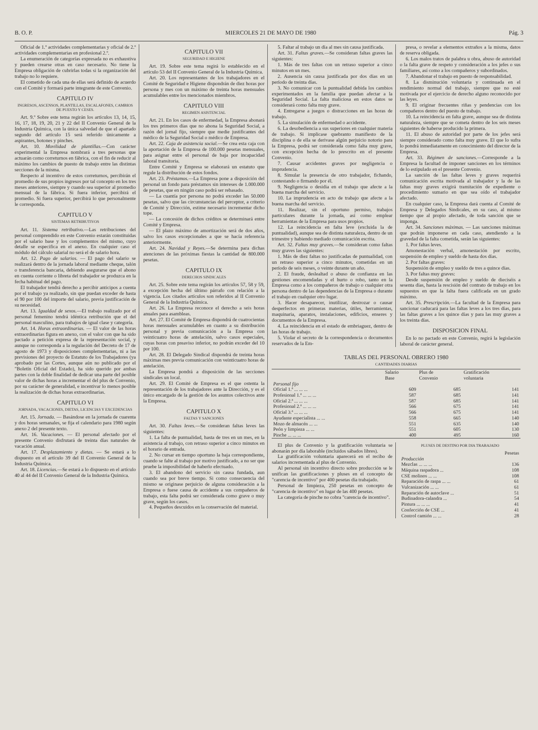B. O. P. MIERCOLES 21 DE MAYO DE 1980 Pág. 3
Oficial de 1.º actividades complementarias y oficial de 2.º actividades complementarias en profesional 2.º.
La enumeración de categorías expresada no es exhaustiva y pueden crearse otras en caso necesario. No tiene la Empresa obligación de cubrirlas todas si la organización del trabajo no lo requiere.
El cometido de cada una de ellas será definido de acuerdo con el Comité y formará parte integrante de este Convenio.
CAPITULO IV
INGRESOS, ASCENSOS, PLANTILLAS, ESCALAFONES, CAMBIOS DE PUESTO Y CESES.
Art. 9.º Sobre este tema regirán los artículos 13, 14, 15, 16, 17, 18, 19, 20, 21 y 22 del II Convenio General de la Industria Química, con la única salvedad de que el apartado segundo del artículo 15 será referido únicamente a aspirantes, botones y pinches.
Art. 10. Movilidad de plantillas.—Con carácter experimental la Empresa nombrará a tres personas que actuarán como correturnos en fábrica, con el fin de reducir al máximo los cambios de puesto de trabajo entre las distintas secciones de la misma.
Respecto al incentivo de estos correturnos, percibirán el promedio de sus propios ingresos por tal concepto en los tres meses anteriores, siempre y cuando sea superior al promedio mensual de la fábrica. Si fuera inferior, percibirá el promedio. Si fuera superior, percibirá lo que personalmente le corresponda.
CAPITULO V
SISTEMAS RETRIBUTIVOS
Art. 11. Sistema retributivo.—Las retribuciones del personal comprendido en este Convenio estarán constituidas por el salario base y los complementos del mismo, cuyo detalle se especifica en el anexo. En cualquier caso el módulo del cálculo salarial no será el de salario hora.
Art. 12. Pago de salarios. — El pago del salario se realizará dentro de la jornada laboral mediante cheque, talón o transferencia bancaria, debiendo asegurarse que el abono en cuenta corriente o libreta del trabajador se produzca en la fecha habitual del pago.
El trabajador tendrá derecho a percibir anticipos a cuenta por el trabajo ya realizado, sin que puedan exceder de hasta el 90 por 100 del importe del salario, previa justificación de su necesidad.
Art. 13. Igualdad de sexos.—El trabajo realizado por el personal femenino tendrá idéntica retribución que el del personal masculino, para trabajos de igual clase y categoría.
Art. 14. Horas extraordinarias. — El valor de las horas extraordinarias figura en anexo, con el valor con que ha sido pactado a petición expresa de la representación social, y aunque no corresponda a la regulación del Decreto de 17 de agosto de 1973 y disposiciones complementarias, ni a las previsiones del proyecto de Estatuto de los Trabajadores (ya aprobado por las Cortes, aunque aún no publicado por el "Boletín Oficial del Estado), ha sido querido por ambas partes con la doble finalidad de dedicar una parte del posible valor de dichas horas a incrementar el del plus de Convenio, por su carácter de generalidad, e incentivar lo menos posible la realización de dichas horas extraordinarias.
CAPITULO VI
JORNADA, VACACIONES, DIETAS, LICENCIAS Y EXCEDENCIAS
Art. 15. Jornada. — Basándose en la jornada de cuarenta y dos horas semanales, se fija el calendario para 1980 según anexo 2 del presente texto.
Art. 16. Vacaciones. — El personal afectado por el presente Convenio disfrutará de treinta días naturales de vacación anual.
Art. 17. Desplazamiento y dietas. — Se estará a lo dispuesto en el artículo 39 del II Convenio General de la Industria Química.
Art. 18. Licencias.—Se estará a lo dispuesto en el artículo 40 al 44 del II Convenio General de la Industria Química.
CAPITULO VII
SEGURIDAD E HIGIENE
Art. 19. Sobre este tema regirá lo establecido en el artículo 53 del II Convenio General de la Industria Química.
Art. 20. Los representantes de los trabajadores en el Comité de Seguridad e Higiene dispondrán de diez horas por persona y mes con un máximo de treinta horas mensuales acumulables entre los mencionados miembros.
CAPITULO VIII
REGIMEN ASISTENCIAL
Art. 21. En los casos de enfermedad, la Empresa abonará los tres primeros días que no abona la Seguridad Social, a razón del jornal fijo, siempre que medie justificantes del médico de la Seguridad Social o médico de Empresa.
Art. 22. Caja de asistencia social.—Se crea esta caja con la aportación de la Empresa de 100.000 pesetas mensuales, para asignar entre el personal de baja por incapacidad laboral transitoria.
Entre Comité y Empresa se elaborará un estatuto que regule la distribución de estos fondos.
Art. 23. Préstamos.—La Empresa pone a disposición del personal un fondo para préstamos sin intereses de 1.000.000 de pesetas, que en ningún caso podrá ser rebasado.
— La cuantía por persona no podrá exceder las 50.000 pesetas, salvo que las circunstancias del perceptor, a criterio de Comité y Dirección, estime necesario incrementar dicho tope.
— La concesión de dichos créditos se determinará entre Comité y Empresa.
— El plazo máximo de amortización será de dos años, salvo los casos excepcionales a que se hacía referencia anteriormente.
Art. 24. Navidad y Reyes.—Se determina para dichas atenciones de las próximas fiestas la cantidad de 800.000 pesetas.
CAPITULO IX
DERECHOS SINDICALES
Art. 25. Sobre este tema regirán los artículos 57, 58 y 59, a excepción hecha del último párrafo con relación a la vigencia. Los citados artículos son referidos al II Convenio General de la Industria Química.
Art. 26. La Empresa reconoce el derecho a seis horas anuales para asambleas.
Art. 27. El Comité de Empresa dispondrá de cuatrocientas horas mensuales acumulables en cuanto a su distribución personal y previa comunicación a la Empresa con veinticuatro horas de antelación, salvo casos especiales, cuyas horas con preaviso inferior, no podrán exceder del 10 por 100.
Art. 28. El Delegado Sindical dispondrá de treinta horas máximas mes previa comunicación con veinticuatro horas de antelación.
La Empresa pondrá a disposición de las secciones sindicales un local.
Art. 29. El Comité de Empresa es el que ostenta la representación de los trabajadores ante la Dirección, y es el único encargado de la gestión de los asuntos colectivos ante la Empresa.
CAPITULO X
FALTAS Y SANCIONES
Art. 30. Faltas leves.—Se consideran faltas leves las siguientes:
1. La falta de puntualidad, hasta de tres en un mes, en la asistencia al trabajo, con retraso superior a cinco minutos en el horario de entrada.
2. No cursar en tiempo oportuno la baja correspondiente, cuando se falte al trabajo por motivo justificado, a no ser que pruebe la imposibilidad de haberlo efectuado.
3. El abandono del servicio sin causa fundada, aun cuando sea por breve tiempo. Si como consecuencia del mismo se originase perjuicio de alguna consideración a la Empresa o fuese causa de accidente a sus compañeros de trabajo, esta falta podrá ser considerada como grave o muy grave, según los casos.
4. Pequeños descuidos en la conservación del material.
5. Faltar al trabajo un día al mes sin causa justificada.
Art. 31. Faltas graves.—Se consideran faltas graves las siguientes:
1. Más de tres faltas con un retraso superior a cinco minutos en un mes.
2. Ausencia sin causa justificada por dos días en un período de treinta días.
3. No comunicar con la puntualidad debida los cambios experimentados en la familia que puedan afectar a la Seguridad Social. La falta maliciosa en estos datos se considerará como falta muy grave.
4. Entregarse a juegos o distracciones en las horas de trabajo.
5. La simulación de enfermedad o accidente.
6. La desobediencia a sus superiores en cualquier materia de trabajo. Si implicase quebranto manifiesto de la disciplina o de ella se derivase algún perjuicio notorio para la Empresa, podrá ser considerada como falta muy grave, con excepción hecha de lo prescrito en el presente Convenio.
7. Causar accidentes graves por negligencia o imprudencia.
8. Simular la presencia de otro trabajador, fichando, contestando o firmando por él.
9. Negligencia o desidia en el trabajo que afecte a la buena marcha del servicio.
10. La imprudencia en acto de trabajo que afecte a la buena marcha del servicio.
11. Realizar, sin el oportuno permiso, trabajos particulares durante la jornada, así como emplear herramientas de la Empresa para usos propios.
12. La reincidencia en falta leve (excluida la de puntualidad), aunque sea de distinta naturaleza, dentro de un trimestre y habiendo mediado comunicación escrita.
Art. 32. Faltas muy graves.—Se consideran como faltas muy graves las siguientes:
1. Más de diez faltas no justificadas de puntualidad, con un retraso superior a cinco minutos, cometidas en un período de seis meses, o veinte durante un año.
2. El fraude, deslealtad o abuso de confianza en las gestiones encomendadas y el hurto o robo, tanto en la Empresa como a los compañeros de trabajo o cualquier otra persona dentro de las dependencias de la Empresa o durante el trabajo en cualquier otro lugar.
3. Hacer desaparecer, inutilizar, destrozar o causar desperfectos en primeras materias, útiles, herramientas, maquinaria, aparatos, instalaciones, edificios, enseres y documentos de la Empresa.
4. La reincidencia en el estado de embriaguez, dentro de las horas de trabajo.
5. Violar el secreto de la correspondencia o documentos reservados de la Em-
presa, o revelar a elementos extraños a la misma, datos de reserva obligada.
6. Los malos tratos de palabra u obra, abuso de autoridad o la falta grave de respeto y consideración a los jefes o sus familiares, así como a los compañeros y subordinados.
7. Abandonar el trabajo en puesto de responsabilidad.
8. La disminución voluntaria y continuada en el rendimiento normal del trabajo, siempre que no esté motivada por el ejercicio de derecho alguno reconocido por las leyes.
9. El originar frecuentes riñas y pendencias con los compañeros dentro del puesto de trabajo.
10. La reincidencia en falta grave, aunque sea de distinta naturaleza, siempre que se cometa dentro de los seis meses siguientes de haberse producido la primera.
11. El abuso de autoridad por parte de los jefes será siempre considerado como falta muy grave. El que lo sufra lo pondrá inmediatamente en conocimiento del director de la Empresa.
Art. 33. Régimen de sanciones.—Corresponde a la Empresa la facultad de imponer sanciones en los términos de lo estipulado en el presente Convenio.
La sanción de las faltas leves y graves requerirá comunicación escrita motivada al trabajador y la de las faltas muy graves exigirá tramitación de expediente o procedimiento sumario en que sea oído el trabajador afectado.
En cualquier caso, la Empresa dará cuenta al Comité de Empresa y Delegados Sindicales, en su caso, al mismo tiempo que al propio afectado, de toda sanción que se imponga.
Art. 34. Sanciones máximas. — Las sanciones máximas que podrán imponerse en cada caso, atendiendo a la gravedad de la falta cometida, serán las siguientes:
1. Por faltas leves.
Amonestación verbal, amonestación por escrito, suspensión de empleo y sueldo de hasta dos días.
2. Por faltas graves:
Suspensión de empleo y sueldo de tres a quince días.
3. Por faltas muy graves:
Desde suspensión de empleo y sueldo de dieciséis a sesenta días, hasta la rescisión del contrato de trabajo en los supuestos en que la falta fuera calificada en un grado máximo.
Art. 35. Prescripción.—La facultad de la Empresa para sancionar caducará para las faltas leves a los tres días, para las faltas graves a los quince días y para las muy graves a los treinta días.
DISPOSICION FINAL
En lo no pactado en este Convenio, regirá la legislación laboral de carácter general.
TABLAS DEL PERSONAL OBRERO 1980
CANTIDADES DIARIAS
| | Salario Base | Plus de Convenio | Gratificación voluntaria |
| --- | --- | --- | --- |
| Personal fijo | | | |
| Oficial 1.ª ... ... ... | 609 | 685 | 141 |
| Profesional 1.ª ... ... ... | 587 | 685 | 141 |
| Oficial 2.ª ... ... ... | 587 | 685 | 141 |
| Profesional 2.ª ... ... ... | 566 | 675 | 141 |
| Oficial 3.ª ... ... ... | 566 | 675 | 141 |
| Ayudante especialista ... ... | 558 | 665 | 140 |
| Mozo de almacén ... ... | 551 | 635 | 140 |
| Peón y limpieza ... ... | 551 | 605 | 130 |
| Pinche ... ... ... | 400 | 495 | 160 |
El plus de Convenio y la gratificación voluntaria se abonarán por día laborable (incluidos sábados libres).
La gratificación voluntaria aparecerá en el recibo de salarios incrementada al plus de Convenio.
Al personal sin incentivo directo sobre producción se le unifican las gratificaciones y pluses en el concepto de "carencia de incentivo" por 400 pesetas día trabajado.
Personal de limpieza, 250 pesetas en concepto de "carencia de incentivo" en lugar de las 400 pesetas.
La categoría de pinche no cobra "carencia de incentivo".
PLUSES DE DESTINO POR DIA TRABAJADO
| | Pesetas |
| --- | --- |
| Producción | |
| Mezclas ... ... ... | 136 |
| Máquina raspadora ... | 108 |
| CSE molinos ... ... | 108 |
| Reparación de raspa ... ... | 61 |
| Vulcanización ... ... | 61 |
| Reparación de autoclave ... | 51 |
| Budinadora-calandra ... | 54 |
| Pintura ... ... ... | 41 |
| Confección de CSE ... | 41 |
| Control camión ... ... | 28 |